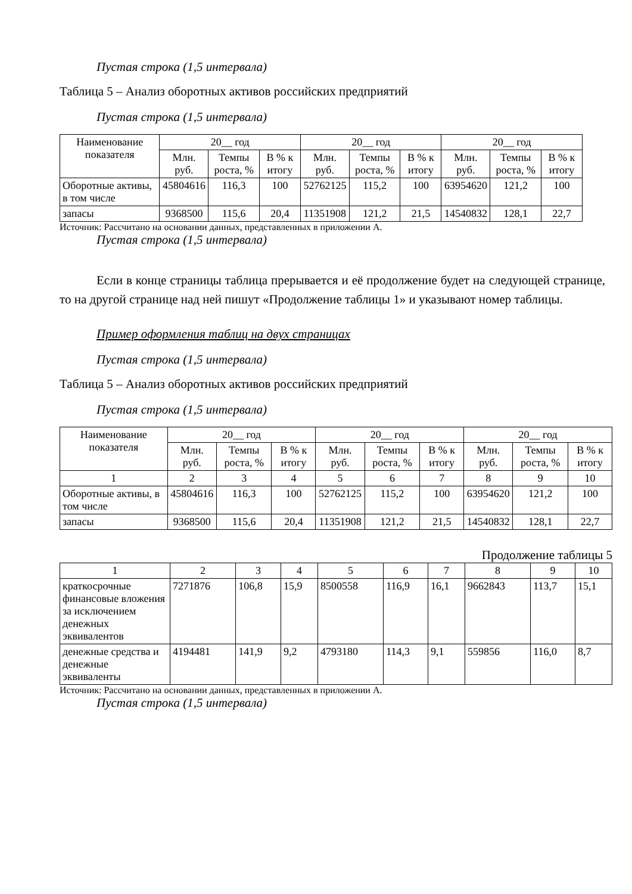Пустая строка (1,5 интервала)
Таблица 5 – Анализ оборотных активов российских предприятий
Пустая строка (1,5 интервала)
| Наименование показателя | 20__ год | | | 20__ год | | | 20__ год | | |
| --- | --- | --- | --- | --- | --- | --- | --- | --- | --- |
| | Млн. руб. | Темпы роста, % | В % к итогу | Млн. руб. | Темпы роста, % | В % к итогу | Млн. руб. | Темпы роста, % | В % к итогу |
| Оборотные активы, в том числе | 45804616 | 116,3 | 100 | 52762125 | 115,2 | 100 | 63954620 | 121,2 | 100 |
| запасы | 9368500 | 115,6 | 20,4 | 11351908 | 121,2 | 21,5 | 14540832 | 128,1 | 22,7 |
Источник: Рассчитано на основании данных, представленных в приложении А.
Пустая строка (1,5 интервала)
Если в конце страницы таблица прерывается и её продолжение будет на следующей странице, то на другой странице над ней пишут «Продолжение таблицы 1» и указывают номер таблицы.
Пример оформления таблиц на двух страницах
Пустая строка (1,5 интервала)
Таблица 5 – Анализ оборотных активов российских предприятий
Пустая строка (1,5 интервала)
| Наименование показателя | 20__ год | | | 20__ год | | | 20__ год | | |
| --- | --- | --- | --- | --- | --- | --- | --- | --- | --- |
| | Млн. руб. | Темпы роста, % | В % к итогу | Млн. руб. | Темпы роста, % | В % к итогу | Млн. руб. | Темпы роста, % | В % к итогу |
| 1 | 2 | 3 | 4 | 5 | 6 | 7 | 8 | 9 | 10 |
| Оборотные активы, в том числе | 45804616 | 116,3 | 100 | 52762125 | 115,2 | 100 | 63954620 | 121,2 | 100 |
| запасы | 9368500 | 115,6 | 20,4 | 11351908 | 121,2 | 21,5 | 14540832 | 128,1 | 22,7 |
Продолжение таблицы 5
| 1 | 2 | 3 | 4 | 5 | 6 | 7 | 8 | 9 | 10 |
| краткосрочные финансовые вложения за исключением денежных эквивалентов | 7271876 | 106,8 | 15,9 | 8500558 | 116,9 | 16,1 | 9662843 | 113,7 | 15,1 |
| денежные средства и денежные эквиваленты | 4194481 | 141,9 | 9,2 | 4793180 | 114,3 | 9,1 | 559856 | 116,0 | 8,7 |
Источник: Рассчитано на основании данных, представленных в приложении А.
Пустая строка (1,5 интервала)